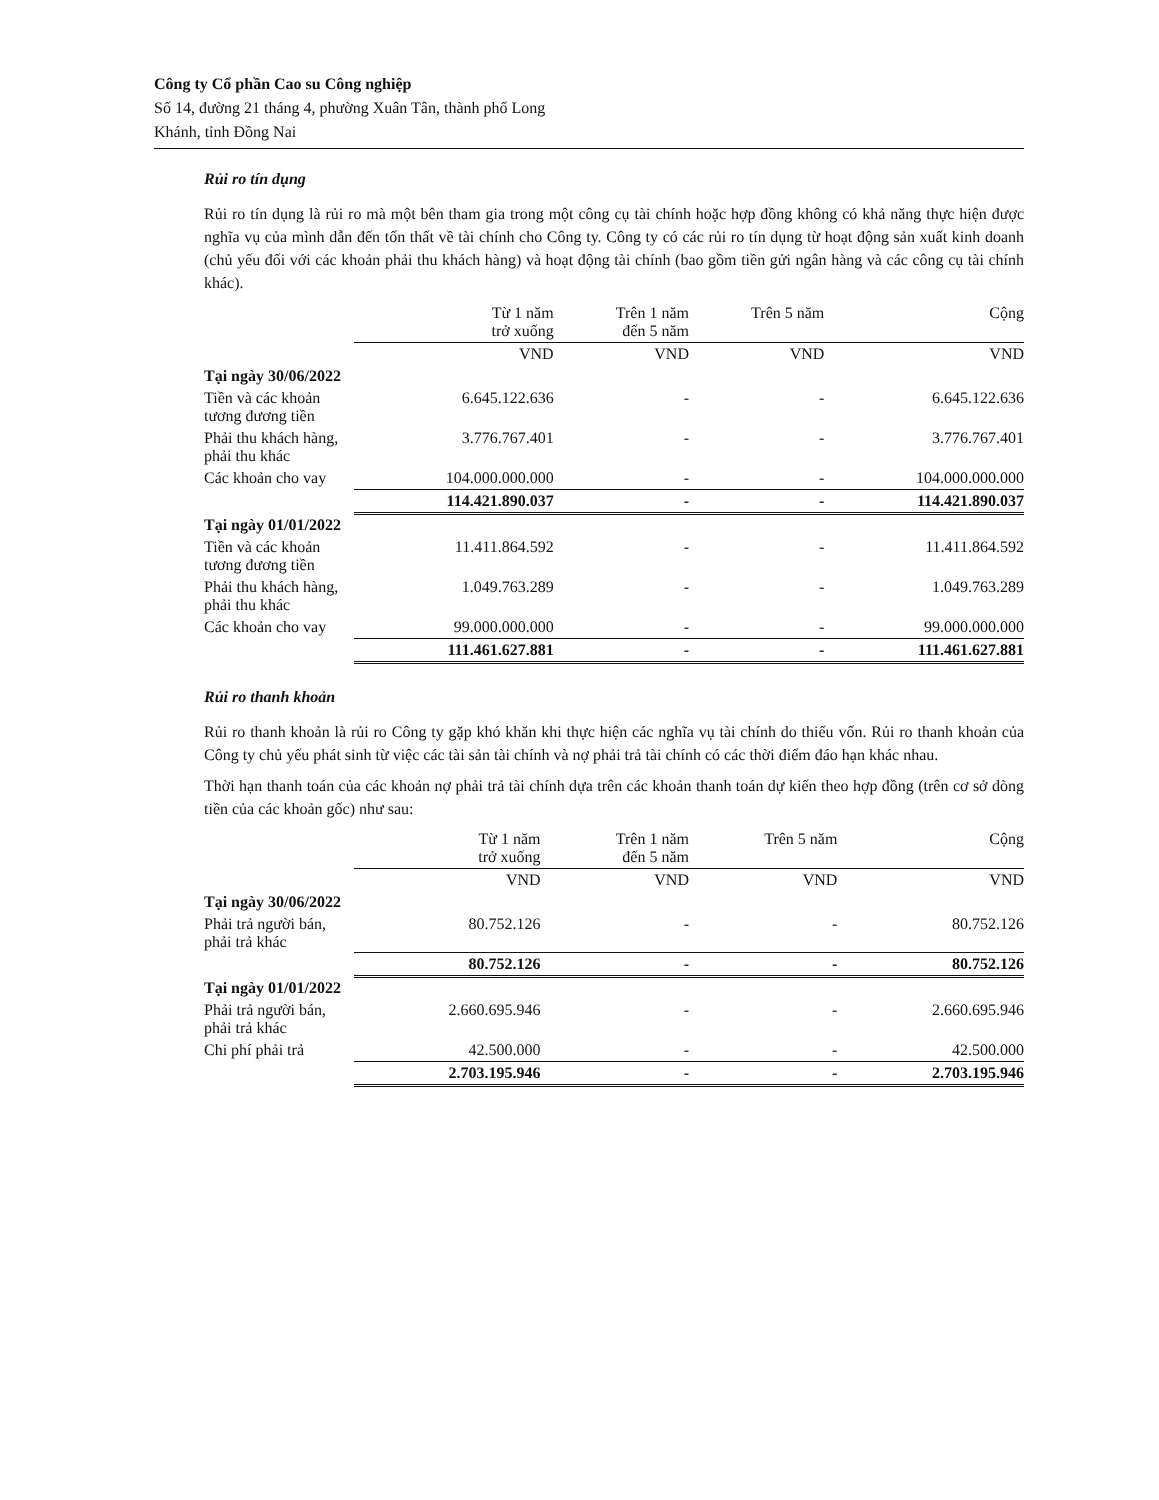Công ty Cổ phần Cao su Công nghiệp
Số 14, đường 21 tháng 4, phường Xuân Tân, thành phố Long
Khánh, tỉnh Đồng Nai
Rủi ro tín dụng
Rủi ro tín dụng là rủi ro mà một bên tham gia trong một công cụ tài chính hoặc hợp đồng không có khả năng thực hiện được nghĩa vụ của mình dẫn đến tổn thất về tài chính cho Công ty. Công ty có các rủi ro tín dụng từ hoạt động sản xuất kinh doanh (chủ yếu đối với các khoản phải thu khách hàng) và hoạt động tài chính (bao gồm tiền gửi ngân hàng và các công cụ tài chính khác).
| | Từ 1 năm trở xuống | | Trên 1 năm đến 5 năm | | Trên 5 năm | | Cộng |
| | VND | | VND | | VND | | VND |
| Tại ngày 30/06/2022 | | | | | | | |
| Tiền và các khoản tương đương tiền | 6.645.122.636 | | - | | - | | 6.645.122.636 |
| Phải thu khách hàng, phải thu khác | 3.776.767.401 | | - | | - | | 3.776.767.401 |
| Các khoản cho vay | 104.000.000.000 | | - | | - | | 104.000.000.000 |
| | 114.421.890.037 | | - | | - | | 114.421.890.037 |
| Tại ngày 01/01/2022 | | | | | | | |
| Tiền và các khoản tương đương tiền | 11.411.864.592 | | - | | - | | 11.411.864.592 |
| Phải thu khách hàng, phải thu khác | 1.049.763.289 | | - | | - | | 1.049.763.289 |
| Các khoản cho vay | 99.000.000.000 | | - | | - | | 99.000.000.000 |
| | 111.461.627.881 | | - | | - | | 111.461.627.881 |
Rủi ro thanh khoản
Rủi ro thanh khoản là rủi ro Công ty gặp khó khăn khi thực hiện các nghĩa vụ tài chính do thiếu vốn. Rủi ro thanh khoản của Công ty chủ yếu phát sinh từ việc các tài sản tài chính và nợ phải trả tài chính có các thời điểm đáo hạn khác nhau.
Thời hạn thanh toán của các khoản nợ phải trả tài chính dựa trên các khoản thanh toán dự kiến theo hợp đồng (trên cơ sở dòng tiền của các khoản gốc) như sau:
| | Từ 1 năm trở xuống | | Trên 1 năm đến 5 năm | | Trên 5 năm | | Cộng |
| | VND | | VND | | VND | | VND |
| Tại ngày 30/06/2022 | | | | | | | |
| Phải trả người bán, phải trả khác | 80.752.126 | | - | | - | | 80.752.126 |
| | 80.752.126 | | - | | - | | 80.752.126 |
| Tại ngày 01/01/2022 | | | | | | | |
| Phải trả người bán, phải trả khác | 2.660.695.946 | | - | | - | | 2.660.695.946 |
| Chi phí phải trả | 42.500.000 | | - | | - | | 42.500.000 |
| | 2.703.195.946 | | - | | - | | 2.703.195.946 |